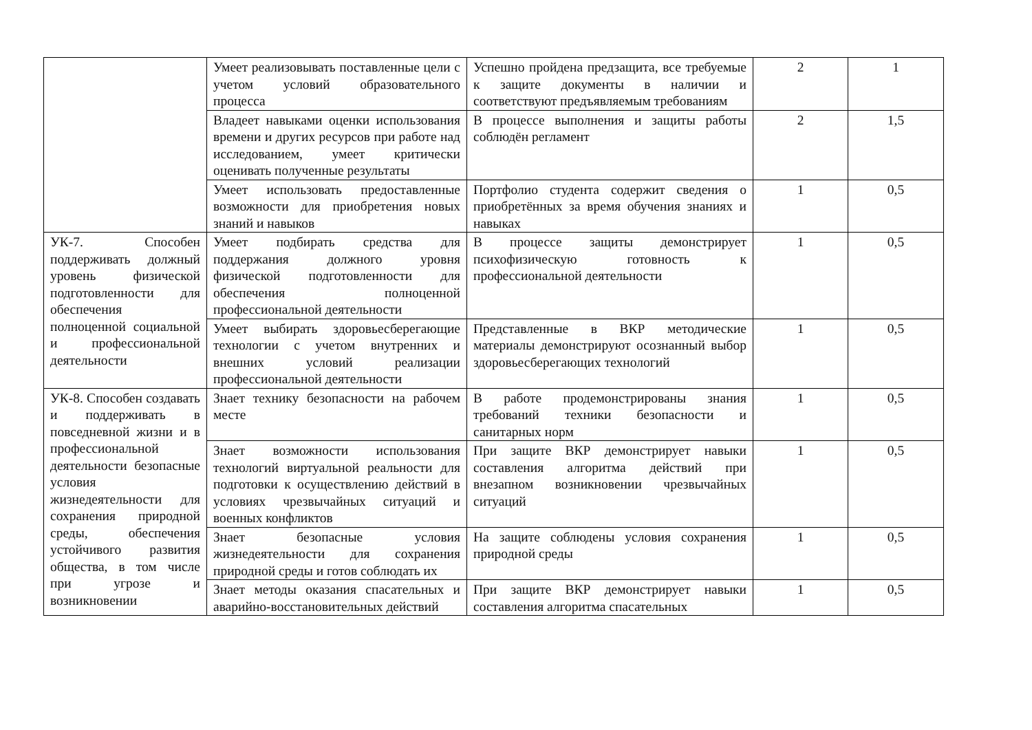| | Умеет реализовывать поставленные цели с учетом условий образовательного процесса | Успешно пройдена предзащита, все требуемые к защите документы в наличии и соответствуют предъявляемым требованиям | 2 | 1 |
| | Владеет навыками оценки использования времени и других ресурсов при работе над исследованием, умеет критически оценивать полученные результаты | В процессе выполнения и защиты работы соблюдён регламент | 2 | 1,5 |
| | Умеет использовать предоставленные возможности для приобретения новых знаний и навыков | Портфолио студента содержит сведения о приобретённых за время обучения знаниях и навыках | 1 | 0,5 |
| УК-7. Способен поддерживать должный уровень физической подготовленности для обеспечения полноценной социальной и профессиональной деятельности | Умеет подбирать средства для поддержания должного уровня физической подготовленности для обеспечения полноценной профессиональной деятельности | В процессе защиты демонстрирует психофизическую готовность к профессиональной деятельности | 1 | 0,5 |
| | Умеет выбирать здоровьесберегающие технологии с учетом внутренних и внешних условий реализации профессиональной деятельности | Представленные в ВКР методические материалы демонстрируют осознанный выбор здоровьесберегающих технологий | 1 | 0,5 |
| УК-8. Способен создавать и поддерживать в повседневной жизни и в профессиональной деятельности безопасные условия жизнедеятельности для сохранения природной среды, обеспечения устойчивого развития общества, в том числе при угрозе и возникновении | Знает технику безопасности на рабочем месте | В работе продемонстрированы знания требований техники безопасности и санитарных норм | 1 | 0,5 |
| | Знает возможности использования технологий виртуальной реальности для подготовки к осуществлению действий в условиях чрезвычайных ситуаций и военных конфликтов | При защите ВКР демонстрирует навыки составления алгоритма действий при внезапном возникновении чрезвычайных ситуаций | 1 | 0,5 |
| | Знает безопасные условия жизнедеятельности для сохранения природной среды и готов соблюдать их | На защите соблюдены условия сохранения природной среды | 1 | 0,5 |
| | Знает методы оказания спасательных и аварийно-восстановительных действий | При защите ВКР демонстрирует навыки составления алгоритма спасательных | 1 | 0,5 |